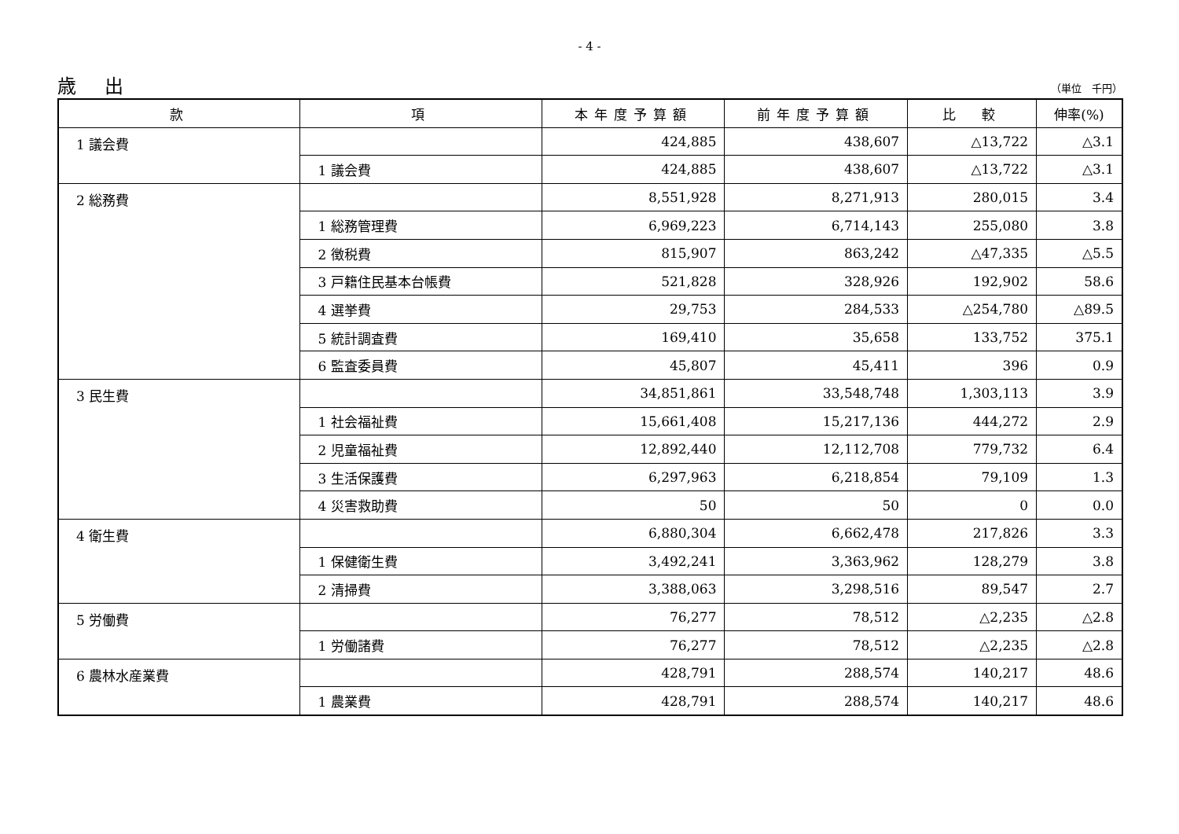- 4 -
歳 出 （単位　千円）
| 款 | 項 | 本年度予算額 | 前年度予算額 | 比 較 | 伸率(%) |
| --- | --- | --- | --- | --- | --- |
| 1 議会費 | | 424,885 | 438,607 | △13,722 | △3.1 |
| | 1 議会費 | 424,885 | 438,607 | △13,722 | △3.1 |
| 2 総務費 | | 8,551,928 | 8,271,913 | 280,015 | 3.4 |
| | 1 総務管理費 | 6,969,223 | 6,714,143 | 255,080 | 3.8 |
| | 2 徴税費 | 815,907 | 863,242 | △47,335 | △5.5 |
| | 3 戸籍住民基本台帳費 | 521,828 | 328,926 | 192,902 | 58.6 |
| | 4 選挙費 | 29,753 | 284,533 | △254,780 | △89.5 |
| | 5 統計調査費 | 169,410 | 35,658 | 133,752 | 375.1 |
| | 6 監査委員費 | 45,807 | 45,411 | 396 | 0.9 |
| 3 民生費 | | 34,851,861 | 33,548,748 | 1,303,113 | 3.9 |
| | 1 社会福祉費 | 15,661,408 | 15,217,136 | 444,272 | 2.9 |
| | 2 児童福祉費 | 12,892,440 | 12,112,708 | 779,732 | 6.4 |
| | 3 生活保護費 | 6,297,963 | 6,218,854 | 79,109 | 1.3 |
| | 4 災害救助費 | 50 | 50 | 0 | 0.0 |
| 4 衛生費 | | 6,880,304 | 6,662,478 | 217,826 | 3.3 |
| | 1 保健衛生費 | 3,492,241 | 3,363,962 | 128,279 | 3.8 |
| | 2 清掃費 | 3,388,063 | 3,298,516 | 89,547 | 2.7 |
| 5 労働費 | | 76,277 | 78,512 | △2,235 | △2.8 |
| | 1 労働諸費 | 76,277 | 78,512 | △2,235 | △2.8 |
| 6 農林水産業費 | | 428,791 | 288,574 | 140,217 | 48.6 |
| | 1 農業費 | 428,791 | 288,574 | 140,217 | 48.6 |